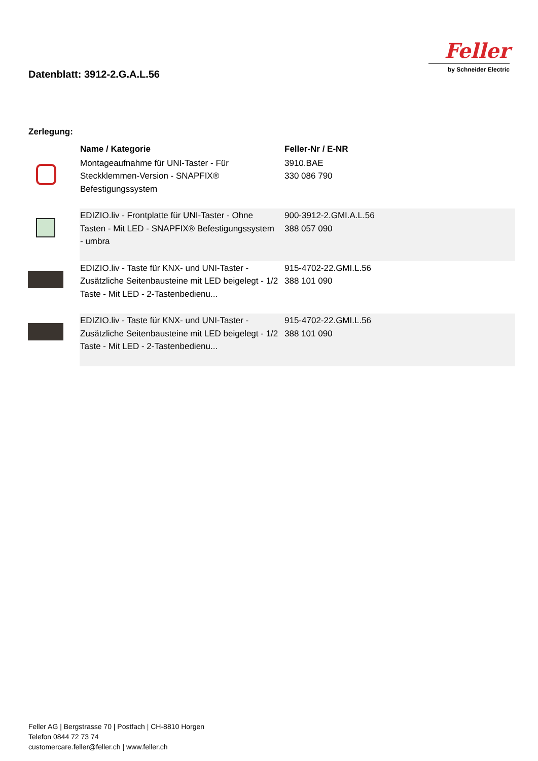Datenblatt: 3912-2.G.A.L.56
Feller
by Schneider Electric
Zerlegung:
| | Name / Kategorie | Feller-Nr / E-NR |
| --- | --- | --- |
| | Montageaufnahme für UNI-Taster - Für Steckklemmen-Version - SNAPFIX® Befestigungssystem | 3910.BAE 330 086 790 |
| | EDIZIO.liv - Frontplatte für UNI-Taster - Ohne Tasten - Mit LED - SNAPFIX® Befestigungssystem - umbra | 900-3912-2.GMI.A.L.56 388 057 090 |
| | EDIZIO.liv - Taste für KNX- und UNI-Taster - Zusätzliche Seitenbausteine mit LED beigelegt - 1/2 Taste - Mit LED - 2-Tastenbedienu... | 915-4702-22.GMI.L.56 388 101 090 |
| | EDIZIO.liv - Taste für KNX- und UNI-Taster - Zusätzliche Seitenbausteine mit LED beigelegt - 1/2 Taste - Mit LED - 2-Tastenbedienu... | 915-4702-22.GMI.L.56 388 101 090 |
Feller AG | Bergstrasse 70 | Postfach | CH-8810 Horgen
Telefon 0844 72 73 74
customercare.feller@feller.ch | www.feller.ch